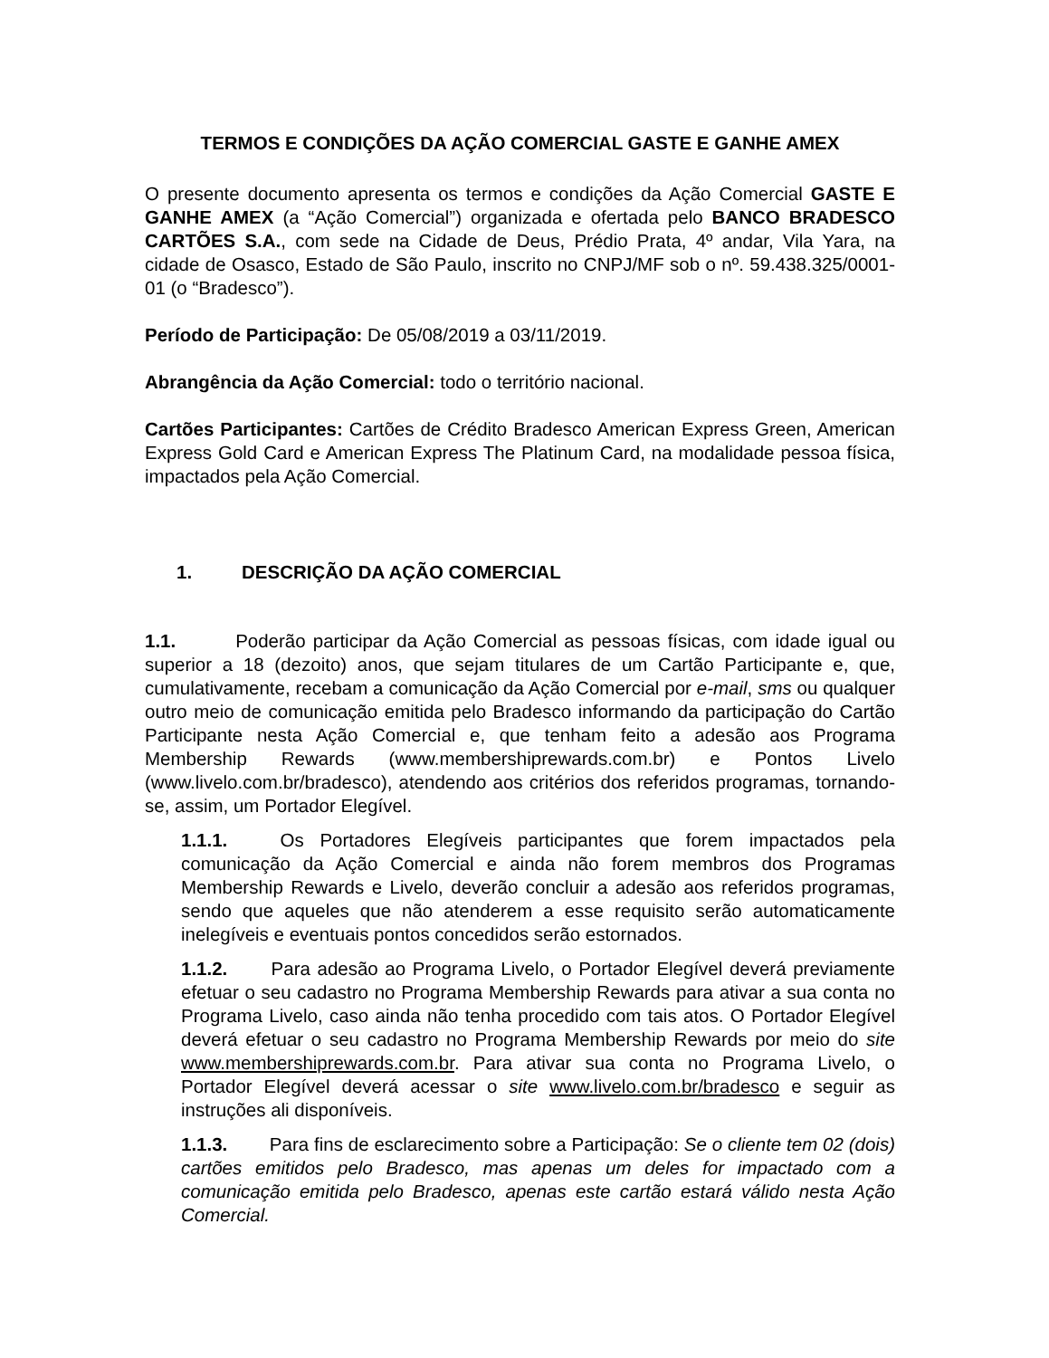TERMOS E CONDIÇÕES DA AÇÃO COMERCIAL GASTE E GANHE AMEX
O presente documento apresenta os termos e condições da Ação Comercial GASTE E GANHE AMEX (a “Ação Comercial”) organizada e ofertada pelo BANCO BRADESCO CARTÕES S.A., com sede na Cidade de Deus, Prédio Prata, 4º andar, Vila Yara, na cidade de Osasco, Estado de São Paulo, inscrito no CNPJ/MF sob o nº. 59.438.325/0001-01 (o “Bradesco”).
Período de Participação: De 05/08/2019 a 03/11/2019.
Abrangência da Ação Comercial: todo o território nacional.
Cartões Participantes: Cartões de Crédito Bradesco American Express Green, American Express Gold Card e American Express The Platinum Card, na modalidade pessoa física, impactados pela Ação Comercial.
1. DESCRIÇÃO DA AÇÃO COMERCIAL
1.1. Poderão participar da Ação Comercial as pessoas físicas, com idade igual ou superior a 18 (dezoito) anos, que sejam titulares de um Cartão Participante e, que, cumulativamente, recebam a comunicação da Ação Comercial por e-mail, sms ou qualquer outro meio de comunicação emitida pelo Bradesco informando da participação do Cartão Participante nesta Ação Comercial e, que tenham feito a adesão aos Programa Membership Rewards (www.membershiprewards.com.br) e Pontos Livelo (www.livelo.com.br/bradesco), atendendo aos critérios dos referidos programas, tornando-se, assim, um Portador Elegível.
1.1.1. Os Portadores Elegíveis participantes que forem impactados pela comunicação da Ação Comercial e ainda não forem membros dos Programas Membership Rewards e Livelo, deverão concluir a adesão aos referidos programas, sendo que aqueles que não atenderem a esse requisito serão automaticamente inelegíveis e eventuais pontos concedidos serão estornados.
1.1.2. Para adesão ao Programa Livelo, o Portador Elegível deverá previamente efetuar o seu cadastro no Programa Membership Rewards para ativar a sua conta no Programa Livelo, caso ainda não tenha procedido com tais atos. O Portador Elegível deverá efetuar o seu cadastro no Programa Membership Rewards por meio do site www.membershiprewards.com.br. Para ativar sua conta no Programa Livelo, o Portador Elegível deverá acessar o site www.livelo.com.br/bradesco e seguir as instruções ali disponíveis.
1.1.3. Para fins de esclarecimento sobre a Participação: Se o cliente tem 02 (dois) cartões emitidos pelo Bradesco, mas apenas um deles for impactado com a comunicação emitida pelo Bradesco, apenas este cartão estará válido nesta Ação Comercial.